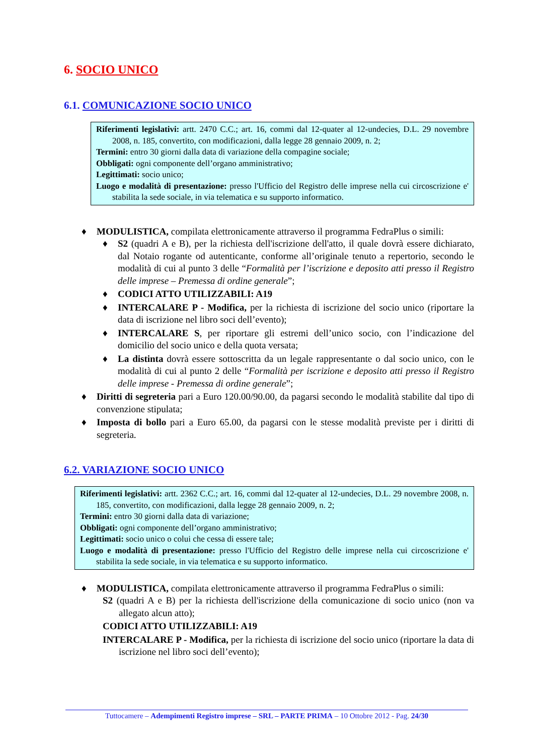6. SOCIO UNICO
6.1. COMUNICAZIONE SOCIO UNICO
Riferimenti legislativi: artt. 2470 C.C.; art. 16, commi dal 12-quater al 12-undecies, D.L. 29 novembre 2008, n. 185, convertito, con modificazioni, dalla legge 28 gennaio 2009, n. 2;
Termini: entro 30 giorni dalla data di variazione della compagine sociale;
Obbligati: ogni componente dell’organo amministrativo;
Legittimati: socio unico;
Luogo e modalità di presentazione: presso l'Ufficio del Registro delle imprese nella cui circoscrizione e' stabilita la sede sociale, in via telematica e su supporto informatico.
♦ MODULISTICA, compilata elettronicamente attraverso il programma FedraPlus o simili:
♦ S2 (quadri A e B), per la richiesta dell'iscrizione dell'atto, il quale dovrà essere dichiarato, dal Notaio rogante od autenticante, conforme all’originale tenuto a repertorio, secondo le modalità di cui al punto 3 delle “Formalità per l’iscrizione e deposito atti presso il Registro delle imprese – Premessa di ordine generale”;
♦ CODICI ATTO UTILIZZABILI: A19
♦ INTERCALARE P - Modifica, per la richiesta di iscrizione del socio unico (riportare la data di iscrizione nel libro soci dell’evento);
♦ INTERCALARE S, per riportare gli estremi dell’unico socio, con l’indicazione del domicilio del socio unico e della quota versata;
♦ La distinta dovrà essere sottoscritta da un legale rappresentante o dal socio unico, con le modalità di cui al punto 2 delle “Formalità per iscrizione e deposito atti presso il Registro delle imprese - Premessa di ordine generale”;
♦ Diritti di segreteria pari a Euro 120.00/90.00, da pagarsi secondo le modalità stabilite dal tipo di convenzione stipulata;
♦ Imposta di bollo pari a Euro 65.00, da pagarsi con le stesse modalità previste per i diritti di segreteria.
6.2. VARIAZIONE SOCIO UNICO
Riferimenti legislativi: artt. 2362 C.C.; art. 16, commi dal 12-quater al 12-undecies, D.L. 29 novembre 2008, n. 185, convertito, con modificazioni, dalla legge 28 gennaio 2009, n. 2;
Termini: entro 30 giorni dalla data di variazione;
Obbligati: ogni componente dell’organo amministrativo;
Legittimati: socio unico o colui che cessa di essere tale;
Luogo e modalità di presentazione: presso l'Ufficio del Registro delle imprese nella cui circoscrizione e' stabilita la sede sociale, in via telematica e su supporto informatico.
♦ MODULISTICA, compilata elettronicamente attraverso il programma FedraPlus o simili:
S2 (quadri A e B) per la richiesta dell'iscrizione della comunicazione di socio unico (non va allegato alcun atto);
CODICI ATTO UTILIZZABILI: A19
INTERCALARE P - Modifica, per la richiesta di iscrizione del socio unico (riportare la data di iscrizione nel libro soci dell’evento);
Tuttocamere – Adempimenti Registro imprese – SRL – PARTE PRIMA – 10 Ottobre 2012 - Pag. 24/30